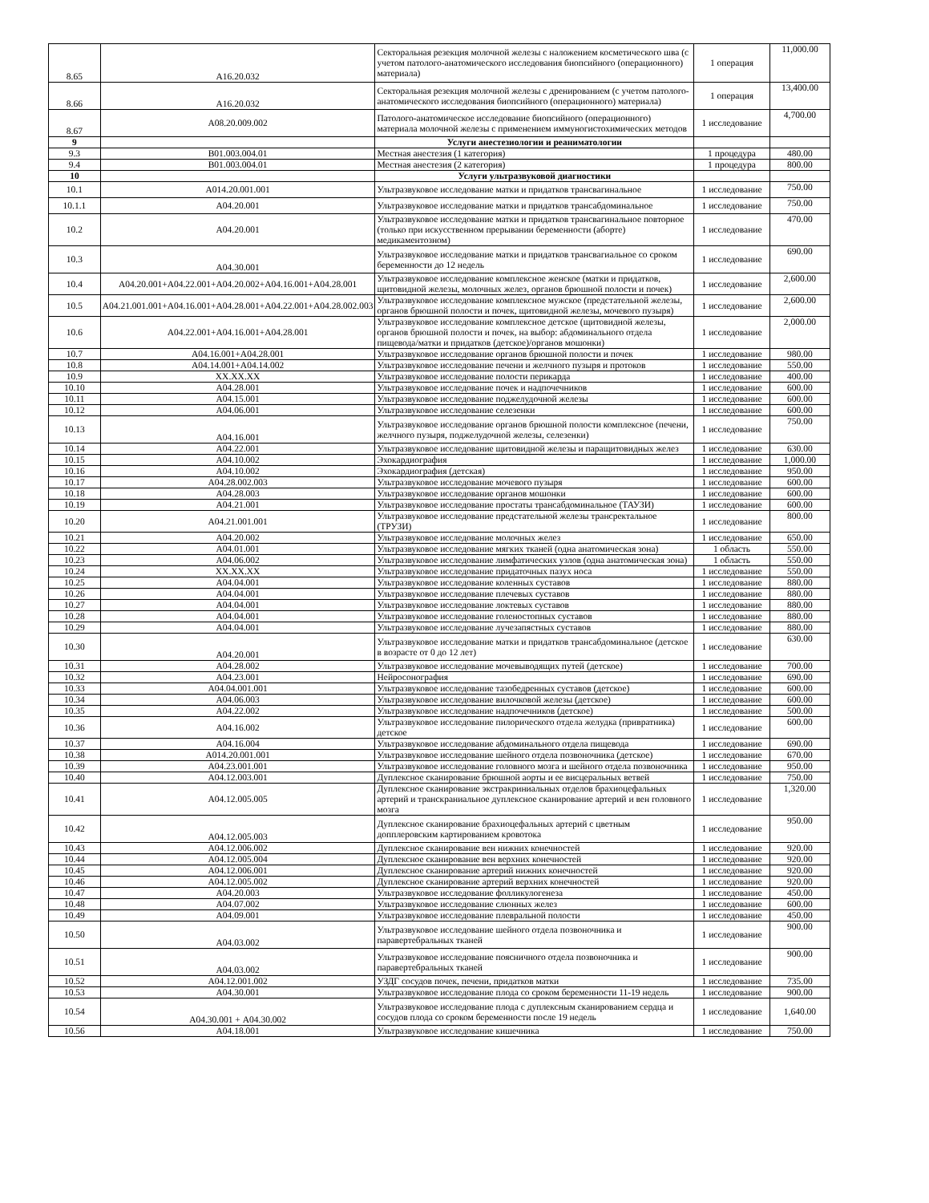| 8.65 | А16.20.032 | Секторальная резекция молочной железы с наложением косметического шва (с учетом патолого-анатомического исследования биопсийного (операционного) материала) | 1 операция | 11,000.00 |
| 8.66 | А16.20.032 | Секторальная резекция молочной железы с дренированием (с учетом патолого-анатомического исследования биопсийного (операционного) материала) | 1 операция | 13,400.00 |
| 8.67 | А08.20.009.002 | Патолого-анатомическое исследование биопсийного (операционного) материала молочной железы с применением иммуногистохимических методов | 1 исследование | 4,700.00 |
| 9 | | Услуги анестезиологии и реаниматологии | | |
| 9.3 | В01.003.004.01 | Местная анестезия (1 категория) | 1 процедура | 480.00 |
| 9.4 | В01.003.004.01 | Местная анестезия (2 категория) | 1 процедура | 800.00 |
| 10 | | Услуги ультразвуковой диагностики | | |
| 10.1 | А014.20.001.001 | Ультразвуковое исследование матки и придатков трансвагинальное | 1 исследование | 750.00 |
| 10.1.1 | А04.20.001 | Ультразвуковое исследование матки и придатков трансабдоминальное | 1 исследование | 750.00 |
| 10.2 | А04.20.001 | Ультразвуковое исследование матки и придатков трансвагинальное повторное (только при искусственном прерывании беременности (аборте) медикаментозном) | 1 исследование | 470.00 |
| 10.3 | А04.30.001 | Ультразвуковое исследование матки и придатков трансвагиальное со сроком беременности до 12 недель | 1 исследование | 690.00 |
| 10.4 | А04.20.001+А04.22.001+А04.20.002+А04.16.001+А04.28.001 | Ультразвуковое исследование комплексное женское (матки и придатков, щитовидной железы, молочных желез, органов брюшной полости и почек) | 1 исследование | 2,600.00 |
| 10.5 | А04.21.001.001+А04.16.001+А04.28.001+А04.22.001+А04.28.002.003 | Ультразвуковое исследование комплексное мужское (предстательной железы, органов брюшной полости и почек, щитовидной железы, мочевого пузыря) | 1 исследование | 2,600.00 |
| 10.6 | А04.22.001+А04.16.001+А04.28.001 | Ультразвуковое исследование комплексное детское (щитовидной железы, органов брюшной полости и почек, на выбор: абдоминального отдела пищевода/матки и придатков (детское)/органов мошонки) | 1 исследование | 2,000.00 |
| 10.7 | А04.16.001+А04.28.001 | Ультразвуковое исследование органов брюшной полости и почек | 1 исследование | 980.00 |
| 10.8 | А04.14.001+А04.14.002 | Ультразвуковое исследование печени и желчного пузыря и протоков | 1 исследование | 550.00 |
| 10.9 | XX.XX.XX | Ультразвуковое исследование полости перикарда | 1 исследование | 400.00 |
| 10.10 | А04.28.001 | Ультразвуковое исследование почек и надпочечников | 1 исследование | 600.00 |
| 10.11 | А04.15.001 | Ультразвуковое исследование поджелудочной железы | 1 исследование | 600.00 |
| 10.12 | А04.06.001 | Ультразвуковое исследование селезенки | 1 исследование | 600.00 |
| 10.13 | А04.16.001 | Ультразвуковое исследование органов брюшной полости комплексное (печени, желчного пузыря, поджелудочной железы, селезенки) | 1 исследование | 750.00 |
| 10.14 | А04.22.001 | Ультразвуковое исследование щитовидной железы и паращитовидных желез | 1 исследование | 630.00 |
| 10.15 | А04.10.002 | Эхокардиография | 1 исследование | 1,000.00 |
| 10.16 | А04.10.002 | Эхокардиография (детская) | 1 исследование | 950.00 |
| 10.17 | А04.28.002.003 | Ультразвуковое исследование мочевого пузыря | 1 исследование | 600.00 |
| 10.18 | А04.28.003 | Ультразвуковое исследование органов мошонки | 1 исследование | 600.00 |
| 10.19 | А04.21.001 | Ультразвуковое исследование простаты трансабдоминальное (ТАУЗИ) | 1 исследование | 600.00 |
| 10.20 | А04.21.001.001 | Ультразвуковое исследование предстательной железы трансректальное (ТРУЗИ) | 1 исследование | 800.00 |
| 10.21 | А04.20.002 | Ультразвуковое исследование молочных желез | 1 исследование | 650.00 |
| 10.22 | А04.01.001 | Ультразвуковое исследование мягких тканей (одна анатомическая зона) | 1 область | 550.00 |
| 10.23 | А04.06.002 | Ультразвуковое исследование лимфатических узлов (одна анатомическая зона) | 1 область | 550.00 |
| 10.24 | XX.XX.XX | Ультразвуковое исследование придаточных пазух носа | 1 исследование | 550.00 |
| 10.25 | А04.04.001 | Ультразвуковое исследование коленных суставов | 1 исследование | 880.00 |
| 10.26 | А04.04.001 | Ультразвуковое исследование плечевых суставов | 1 исследование | 880.00 |
| 10.27 | А04.04.001 | Ультразвуковое исследование локтевых суставов | 1 исследование | 880.00 |
| 10.28 | А04.04.001 | Ультразвуковое исследование голеностопных суставов | 1 исследование | 880.00 |
| 10.29 | А04.04.001 | Ультразвуковое исследование лучезапястных суставов | 1 исследование | 880.00 |
| 10.30 | А04.20.001 | Ультразвуковое исследование матки и придатков трансабдоминальное (детское в возрасте от 0 до 12 лет) | 1 исследование | 630.00 |
| 10.31 | А04.28.002 | Ультразвуковое исследование мочевыводящих путей (детское) | 1 исследование | 700.00 |
| 10.32 | А04.23.001 | Нейросонография | 1 исследование | 690.00 |
| 10.33 | А04.04.001.001 | Ультразвуковое исследование тазобедренных суставов (детское) | 1 исследование | 600.00 |
| 10.34 | А04.06.003 | Ультразвуковое исследование вилочковой железы (детское) | 1 исследование | 600.00 |
| 10.35 | А04.22.002 | Ультразвуковое исследование надпочечников (детское) | 1 исследование | 500.00 |
| 10.36 | А04.16.002 | Ультразвуковое исследование пилорического отдела желудка (привратника) детское | 1 исследование | 600.00 |
| 10.37 | А04.16.004 | Ультразвуковое исследование абдоминального отдела пищевода | 1 исследование | 690.00 |
| 10.38 | А014.20.001.001 | Ультразвуковое исследование шейного отдела позвоночника (детское) | 1 исследование | 670.00 |
| 10.39 | А04.23.001.001 | Ультразвуковое исследование головного мозга и шейного отдела позвоночника | 1 исследование | 950.00 |
| 10.40 | А04.12.003.001 | Дуплексное сканирование брюшной аорты и ее висцеральных ветвей | 1 исследование | 750.00 |
| 10.41 | А04.12.005.005 | Дуплексное сканирование экстракриниальных отделов брахиоцефальных артерий и транскраниальное дуплексное сканирование артерий и вен головного мозга | 1 исследование | 1,320.00 |
| 10.42 | А04.12.005.003 | Дуплексное сканирование брахиоцефальных артерий с цветным допплеровским картированием кровотока | 1 исследование | 950.00 |
| 10.43 | А04.12.006.002 | Дуплексное сканирование вен нижних конечностей | 1 исследование | 920.00 |
| 10.44 | А04.12.005.004 | Дуплексное сканирование вен верхних конечностей | 1 исследование | 920.00 |
| 10.45 | А04.12.006.001 | Дуплексное сканирование артерий нижних конечностей | 1 исследование | 920.00 |
| 10.46 | А04.12.005.002 | Дуплексное сканирование артерий верхних конечностей | 1 исследование | 920.00 |
| 10.47 | А04.20.003 | Ультразвуковое исследование фолликулогенеза | 1 исследование | 450.00 |
| 10.48 | А04.07.002 | Ультразвуковое исследование слюнных желез | 1 исследование | 600.00 |
| 10.49 | А04.09.001 | Ультразвуковое исследование плевральной полости | 1 исследование | 450.00 |
| 10.50 | А04.03.002 | Ультразвуковое исследование шейного отдела позвоночника и паравертебральных тканей | 1 исследование | 900.00 |
| 10.51 | А04.03.002 | Ультразвуковое исследование поясничного отдела позвоночника и паравертебральных тканей | 1 исследование | 900.00 |
| 10.52 | А04.12.001.002 | УЗДГ сосудов почек, печени, придатков матки | 1 исследование | 735.00 |
| 10.53 | А04.30.001 | Ультразвуковое исследование плода со сроком беременности 11-19 недель | 1 исследование | 900.00 |
| 10.54 | А04.30.001 + А04.30.002 | Ультразвуковое исследование плода с дуплексным сканированием сердца и сосудов плода со сроком беременности после 19 недель | 1 исследование | 1,640.00 |
| 10.56 | А04.18.001 | Ультразвуковое исследование кишечника | 1 исследование | 750.00 |